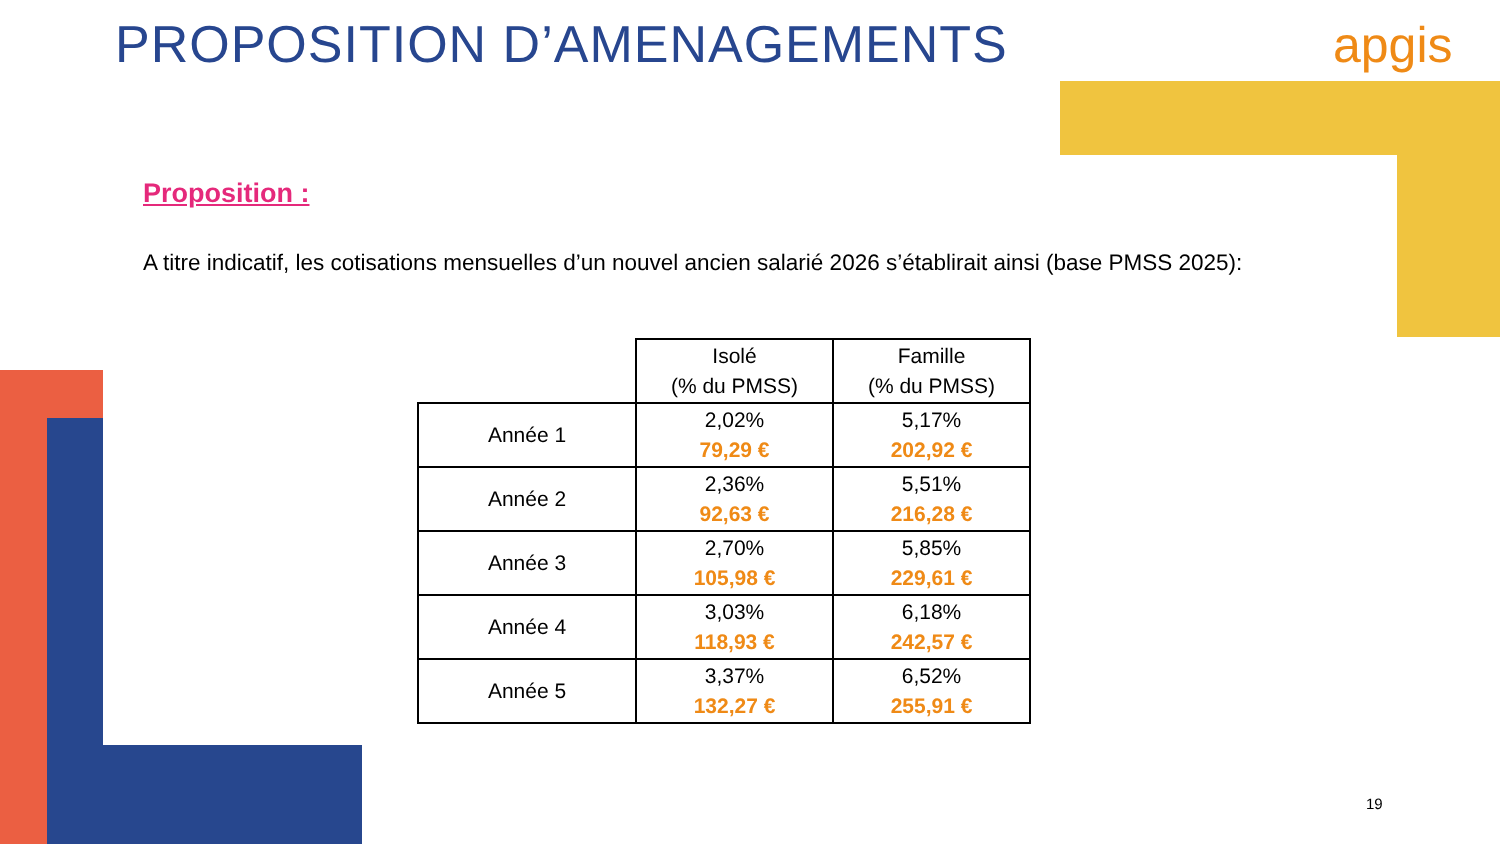PROPOSITION D’AMENAGEMENTS apgis
Proposition :
A titre indicatif, les cotisations mensuelles d’un nouvel ancien salarié 2026 s’établirait ainsi (base PMSS 2025):
| | Isolé (% du PMSS) | Famille (% du PMSS) |
| --- | --- | --- |
| Année 1 | 2,02% 79,29 € | 5,17% 202,92 € |
| Année 2 | 2,36% 92,63 € | 5,51% 216,28 € |
| Année 3 | 2,70% 105,98 € | 5,85% 229,61 € |
| Année 4 | 3,03% 118,93 € | 6,18% 242,57 € |
| Année 5 | 3,37% 132,27 € | 6,52% 255,91 € |
19